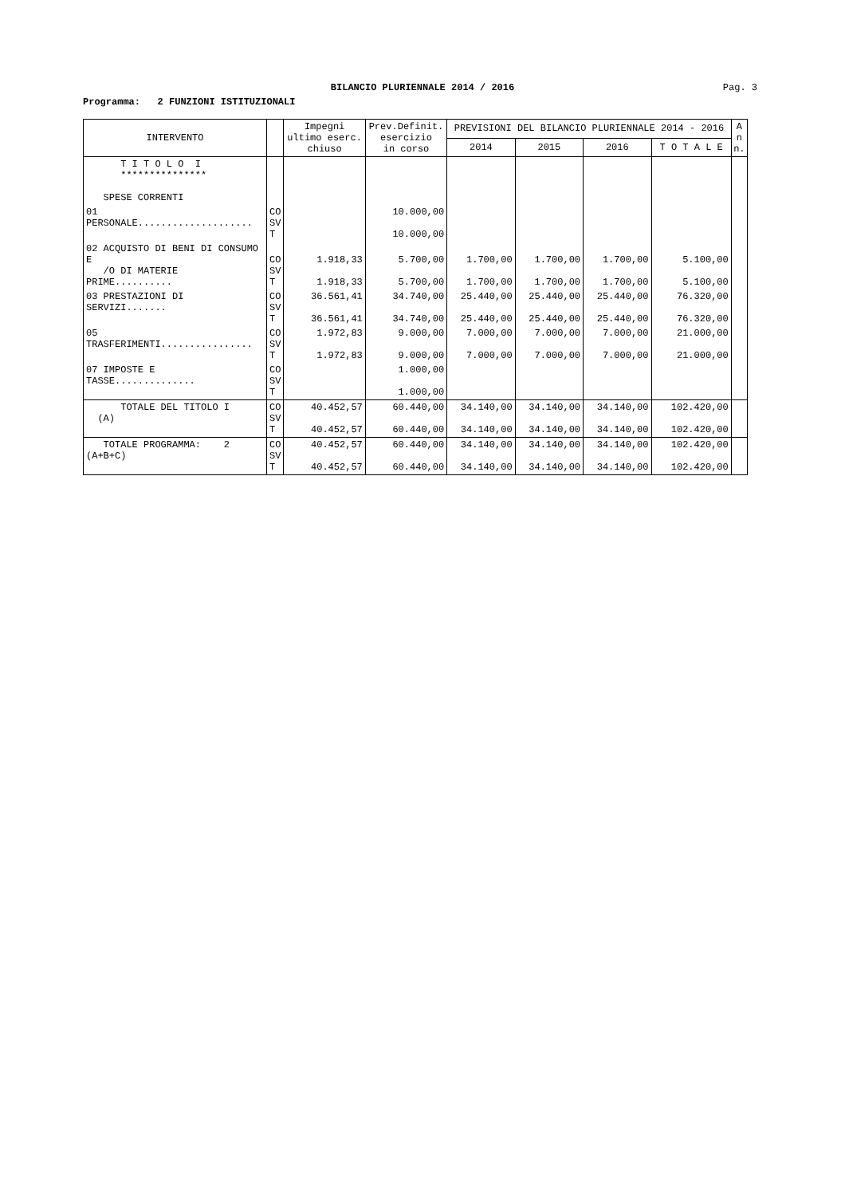BILANCIO PLURIENNALE 2014 / 2016 Pag. 3
Programma: 2 FUNZIONI ISTITUZIONALI
| INTERVENTO | | Impegni ultimo eserc. chiuso | Prev.Definit. esercizio in corso | PREVISIONI DEL BILANCIO PLURIENNALE 2014 - 2016 | | | | A n n. |
| --- | --- | --- | --- | --- | --- | --- | --- | --- |
| | | | | 2014 | 2015 | 2016 | T O T A L E | |
| T I T O L O I *************** SPESE CORRENTI | | | | | | | | |
| 01 PERSONALE.................... | CO SV T | | 10.000,00 10.000,00 | | | | | |
| 02 ACQUISTO DI BENI DI CONSUMO E /O DI MATERIE PRIME.......... | CO SV T | 1.918,33 1.918,33 | 5.700,00 5.700,00 | 1.700,00 1.700,00 | 1.700,00 1.700,00 | 1.700,00 1.700,00 | 5.100,00 5.100,00 | |
| 03 PRESTAZIONI DI SERVIZI....... | CO SV T | 36.561,41 36.561,41 | 34.740,00 34.740,00 | 25.440,00 25.440,00 | 25.440,00 25.440,00 | 25.440,00 25.440,00 | 76.320,00 76.320,00 | |
| 05 TRASFERIMENTI................ | CO SV T | 1.972,83 1.972,83 | 9.000,00 9.000,00 | 7.000,00 7.000,00 | 7.000,00 7.000,00 | 7.000,00 7.000,00 | 21.000,00 21.000,00 | |
| 07 IMPOSTE E TASSE.............. | CO SV T | | 1.000,00 1.000,00 | | | | | |
| TOTALE DEL TITOLO I (A) | CO SV T | 40.452,57 40.452,57 | 60.440,00 60.440,00 | 34.140,00 34.140,00 | 34.140,00 34.140,00 | 34.140,00 34.140,00 | 102.420,00 102.420,00 | |
| TOTALE PROGRAMMA: 2 (A+B+C) | CO SV T | 40.452,57 40.452,57 | 60.440,00 60.440,00 | 34.140,00 34.140,00 | 34.140,00 34.140,00 | 34.140,00 34.140,00 | 102.420,00 102.420,00 | |